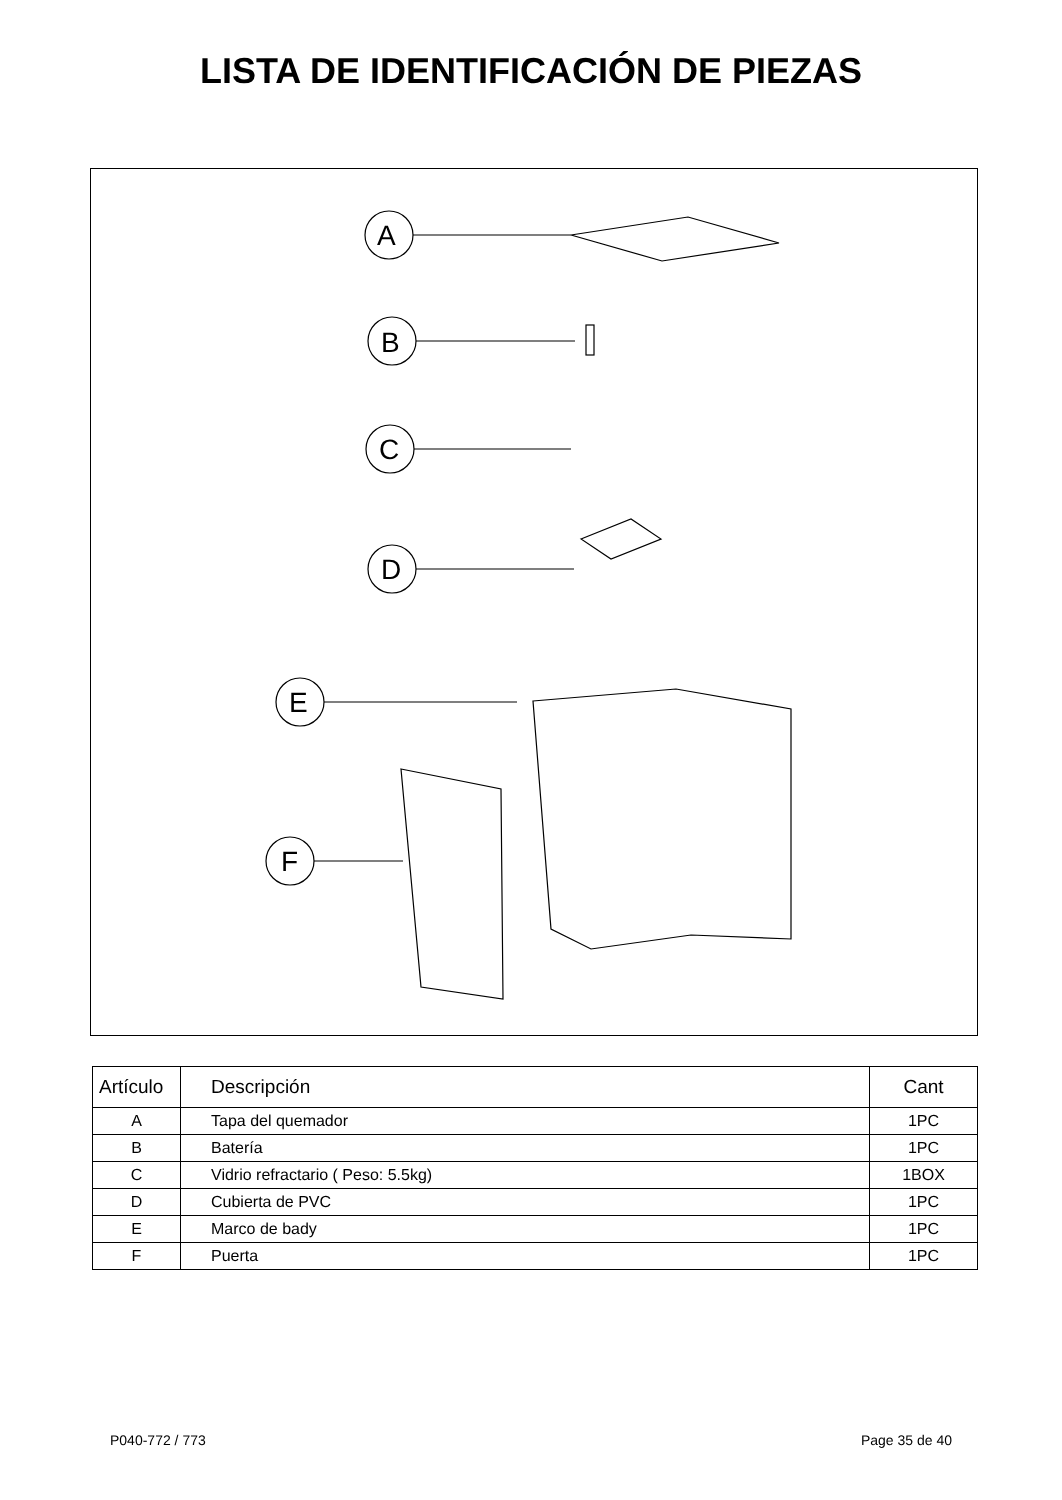LISTA DE IDENTIFICACIÓN DE PIEZAS
A
B
C
D
E
F
| Artículo | Descripción | Cant |
| --- | --- | --- |
| A | Tapa del quemador | 1PC |
| B | Batería | 1PC |
| C | Vidrio refractario ( Peso: 5.5kg) | 1BOX |
| D | Cubierta de PVC | 1PC |
| E | Marco de bady | 1PC |
| F | Puerta | 1PC |
P040-772 / 773 Page 35 de 40